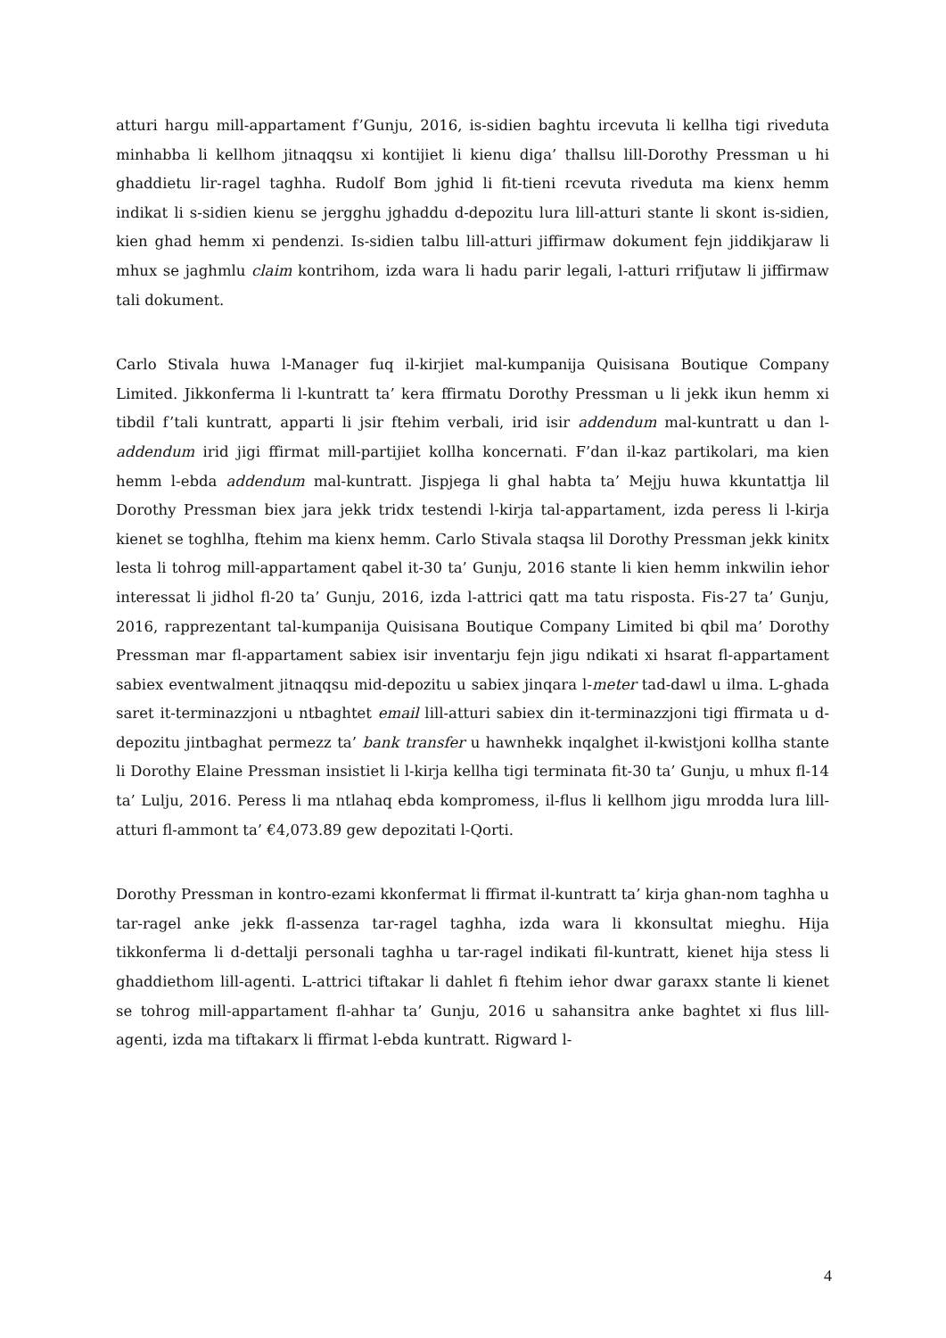atturi hargu mill-appartament f’Gunju, 2016, is-sidien baghtu ircevuta li kellha tigi riveduta minhabba li kellhom jitnaqqsu xi kontijiet li kienu diga’ thallsu lill-Dorothy Pressman u hi ghaddietu lir-ragel taghha. Rudolf Bom jghid li fit-tieni rcevuta riveduta ma kienx hemm indikat li s-sidien kienu se jergghu jghaddu d-depozitu lura lill-atturi stante li skont is-sidien, kien ghad hemm xi pendenzi. Is-sidien talbu lill-atturi jiffirmaw dokument fejn jiddikjaraw li mhux se jaghmlu claim kontrihom, izda wara li hadu parir legali, l-atturi rrifjutaw li jiffirmaw tali dokument.
Carlo Stivala huwa l-Manager fuq il-kirjiet mal-kumpanija Quisisana Boutique Company Limited. Jikkonferma li l-kuntratt ta’ kera ffirmatu Dorothy Pressman u li jekk ikun hemm xi tibdil f’tali kuntratt, apparti li jsir ftehim verbali, irid isir addendum mal-kuntratt u dan l-addendum irid jigi ffirmat mill-partijiet kollha koncernati. F’dan il-kaz partikolari, ma kien hemm l-ebda addendum mal-kuntratt. Jispjega li ghal habta ta’ Mejju huwa kkuntattja lil Dorothy Pressman biex jara jekk tridx testendi l-kirja tal-appartament, izda peress li l-kirja kienet se toghlha, ftehim ma kienx hemm. Carlo Stivala staqsa lil Dorothy Pressman jekk kinitx lesta li tohrog mill-appartament qabel it-30 ta’ Gunju, 2016 stante li kien hemm inkwilin iehor interessat li jidhol fl-20 ta’ Gunju, 2016, izda l-attrici qatt ma tatu risposta. Fis-27 ta’ Gunju, 2016, rapprezentant tal-kumpanija Quisisana Boutique Company Limited bi qbil ma’ Dorothy Pressman mar fl-appartament sabiex isir inventarju fejn jigu ndikati xi hsarat fl-appartament sabiex eventwalment jitnaqqsu mid-depozitu u sabiex jinqara l-meter tad-dawl u ilma. L-ghada saret it-terminazzjoni u ntbaghtet email lill-atturi sabiex din it-terminazzjoni tigi ffirmata u d-depozitu jintbaghat permezz ta’ bank transfer u hawnhekk inqalghet il-kwistjoni kollha stante li Dorothy Elaine Pressman insistiet li l-kirja kellha tigi terminata fit-30 ta’ Gunju, u mhux fl-14 ta’ Lulju, 2016. Peress li ma ntlahaq ebda kompromess, il-flus li kellhom jigu mrodda lura lill-atturi fl-ammont ta’ €4,073.89 gew depozitati l-Qorti.
Dorothy Pressman in kontro-ezami kkonfermat li ffirmat il-kuntratt ta’ kirja ghan-nom taghha u tar-ragel anke jekk fl-assenza tar-ragel taghha, izda wara li kkonsultat mieghu. Hija tikkonferma li d-dettalji personali taghha u tar-ragel indikati fil-kuntratt, kienet hija stess li ghaddiethom lill-agenti. L-attrici tiftakar li dahlet fi ftehim iehor dwar garaxx stante li kienet se tohrog mill-appartament fl-ahhar ta’ Gunju, 2016 u sahansitra anke baghtet xi flus lill-agenti, izda ma tiftakarx li ffirmat l-ebda kuntratt. Rigward l-
4